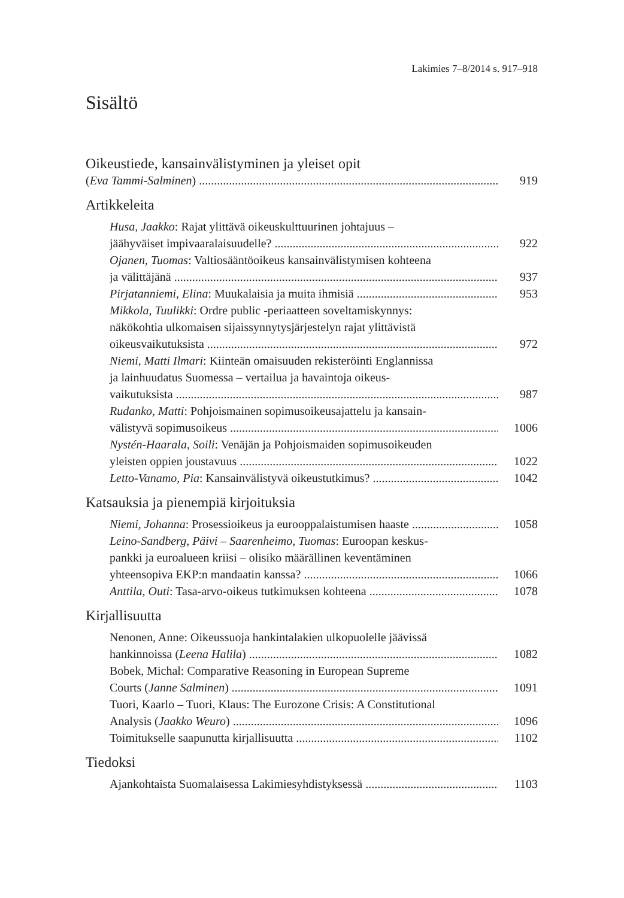Lakimies 7–8/2014 s. 917–918
Sisältö
Oikeustiede, kansainvälistyminen ja yleiset opit
(Eva Tammi-Salminen) 919
Artikkeleita
Husa, Jaakko: Rajat ylittävä oikeuskulttuurinen johtajuus –
jäähyväiset impivaaralaisuudelle? 922
Ojanen, Tuomas: Valtiosääntöoikeus kansainvälistymisen kohteena
ja välittäjänä 937
Pirjatanniemi, Elina: Muukalaisia ja muita ihmisiä 953
Mikkola, Tuulikki: Ordre public -periaatteen soveltamiskynnys:
näkökohtia ulkomaisen sijaissynnytysjärjestelyn rajat ylittävistä
oikeusvaikutuksista 972
Niemi, Matti Ilmari: Kiinteän omaisuuden rekisteröinti Englannissa
ja lainhuudatus Suomessa – vertailua ja havaintoja oikeus-
vaikutuksista 987
Rudanko, Matti: Pohjoismainen sopimusoikeusajattelu ja kansain-
välistyvä sopimusoikeus 1006
Nystén-Haarala, Soili: Venäjän ja Pohjoismaiden sopimusoikeuden
yleisten oppien joustavuus 1022
Letto-Vanamo, Pia: Kansainvälistyvä oikeustutkimus? 1042
Katsauksia ja pienempiä kirjoituksia
Niemi, Johanna: Prosessioikeus ja eurooppalaistumisen haaste 1058
Leino-Sandberg, Päivi – Saarenheimo, Tuomas: Euroopan keskus-
pankki ja euroalueen kriisi – olisiko määrällinen keventäminen
yhteensopiva EKP:n mandaatin kanssa? 1066
Anttila, Outi: Tasa-arvo-oikeus tutkimuksen kohteena 1078
Kirjallisuutta
Nenonen, Anne: Oikeussuoja hankintalakien ulkopuolelle jäävissä
hankinnoissa (Leena Halila) 1082
Bobek, Michal: Comparative Reasoning in European Supreme
Courts (Janne Salminen) 1091
Tuori, Kaarlo – Tuori, Klaus: The Eurozone Crisis: A Constitutional
Analysis (Jaakko Weuro) 1096
Toimitukselle saapunutta kirjallisuutta 1102
Tiedoksi
Ajankohtaista Suomalaisessa Lakimiesyhdistyksessä 1103